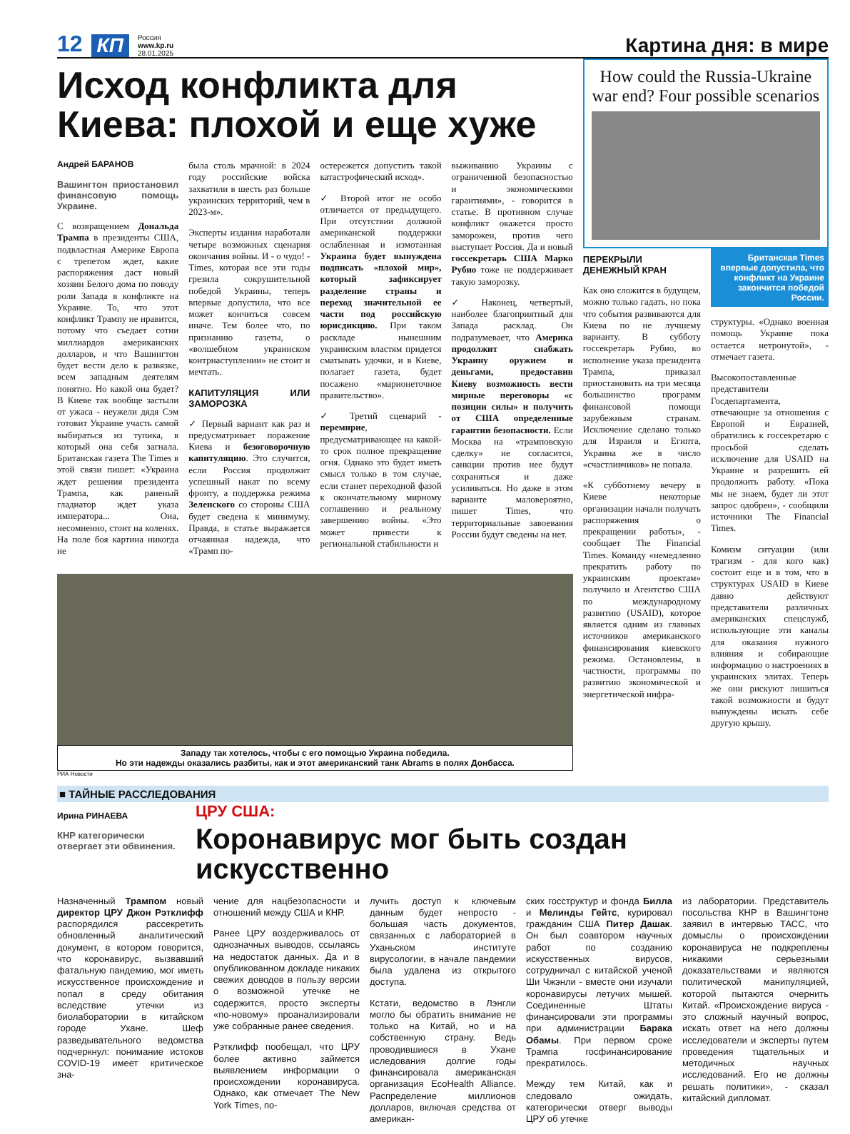12 КП Россия
www.kp.ru
28.01.2025 Картина дня: в мире
Исход конфликта для Киева: плохой и еще хуже
Андрей БАРАНОВ
Вашингтон приостановил финансовую помощь Украине.
С возвращением Дональда Трампа в президенты США, подвластная Америке Европа с трепетом ждет, какие распоряжения даст новый хозяин Белого дома по поводу роли Запада в конфликте на Украине. То, что этот конфликт Трампу не нравится, потому что съедает сотни миллиардов американских долларов, и что Вашингтон будет вести дело к развязке, всем западным деятелям понятно. Но какой она будет? В Киеве так вообще застыли от ужаса - неужели дядя Сэм готовит Украине участь самой выбираться из тупика, в который она себя загнала. Британская газета The Times в этой связи пишет: «Украина ждет решения президента Трампа, как раненый гладиатор ждет указа императора... Она, несомненно, стоит на коленях. На поле боя картина никогда не
была столь мрачной: в 2024 году российские войска захватили в шесть раз больше украинских территорий, чем в 2023-м».
Эксперты издания наработали четыре возможных сценария окончания войны. И - о чудо! - Times, которая все эти годы грезила сокрушительной победой Украины, теперь впервые допустила, что все может кончиться совсем иначе. Тем более что, по признанию газеты, о «волшебном украинском контрнаступлении» не стоит и мечтать.
КАПИТУЛЯЦИЯ ИЛИ ЗАМОРОЗКА
✓ Первый вариант как раз и предусматривает поражение Киева и безоговорочную капитуляцию. Это случится, если Россия продолжит успешный накат по всему фронту, а поддержка режима Зеленского со стороны США будет сведена к минимуму. Правда, в статье выражается отчаянная надежда, что «Трамп по-
остережется допустить такой катастрофический исход».
✓ Второй итог не особо отличается от предыдущего. При отсутствии должной американской поддержки ослабленная и измотанная Украина будет вынуждена подписать «плохой мир», который зафиксирует разделение страны и переход значительной ее части под российскую юрисдикцию. При таком раскладе нынешним украинским властям придется сматывать удочки, и в Киеве, полагает газета, будет посажено «марионеточное правительство».
✓ Третий сценарий - перемирие, предусматривающее на какой-то срок полное прекращение огня. Однако это будет иметь смысл только в том случае, если станет переходной фазой к окончательному мирному соглашению и реальному завершению войны. «Это может привести к региональной стабильности и
выживанию Украины с ограниченной безопасностью и экономическими гарантиями», - говорится в статье. В противном случае конфликт окажется просто заморожен, против чего выступает Россия. Да и новый госсекретарь США Марко Рубио тоже не поддерживает такую заморозку.
✓ Наконец, четвертый, наиболее благоприятный для Запада расклад. Он подразумевает, что Америка продолжит снабжать Украину оружием и деньгами, предоставив Киеву возможность вести мирные переговоры «с позиции силы» и получить от США определенные гарантии безопасности. Если Москва на «трамповскую сделку» не согласится, санкции против нее будут сохраняться и даже усиливаться. Но даже в этом варианте маловероятно, пишет Times, что территориальные завоевания России будут сведены на нет.
Западу так хотелось, чтобы с его помощью Украина победила.
Но эти надежды оказались разбиты, как и этот американский танк Abrams в полях Донбасса.
РИА Новости
How could the Russia-Ukraine war end? Four possible scenarios
ПЕРЕКРЫЛИ ДЕНЕЖНЫЙ КРАН
Как оно сложится в будущем, можно только гадать, но пока что события развиваются для Киева по не лучшему варианту. В субботу госсекретарь Рубио, во исполнение указа президента Трампа, приказал приостановить на три месяца большинство программ финансовой помощи зарубежным странам. Исключение сделано только для Израиля и Египта, Украина же в число «счастливчиков» не попала.
«К субботнему вечеру в Киеве некоторые организации начали получать распоряжения о прекращении работы», - сообщает The Financial Times. Команду «немедленно прекратить работу по украинским проектам» получило и Агентство США по международному развитию (USAID), которое является одним из главных источников американского финансирования киевского режима. Остановлены, в частности, программы по развитию экономической и энергетической инфра-
Британская Times впервые допустила, что конфликт на Украине закончится победой России.
структуры. «Однако военная помощь Украине пока остается нетронутой», - отмечает газета.
Высокопоставленные представители Госдепартамента, отвечающие за отношения с Европой и Евразией, обратились к госсекретарю с просьбой сделать исключение для USAID на Украине и разрешить ей продолжить работу. «Пока мы не знаем, будет ли этот запрос одобрен», - сообщили источники The Financial Times.
Комизм ситуации (или трагизм - для кого как) состоит еще и в том, что в структурах USAID в Киеве давно действуют представители различных американских спецслужб, использующие эти каналы для оказания нужного влияния и собирающие информацию о настроениях в украинских элитах. Теперь же они рискуют лишиться такой возможности и будут вынуждены искать себе другую крышу.
■ ТАЙНЫЕ РАССЛЕДОВАНИЯ
Ирина РИНАЕВА
КНР категорически отвергает эти обвинения.
ЦРУ США:
Коронавирус мог быть создан искусственно
Назначенный Трампом новый директор ЦРУ Джон Рэтклифф распорядился рассекретить обновленный аналитический документ, в котором говорится, что коронавирус, вызвавший фатальную пандемию, мог иметь искусственное происхождение и попал в среду обитания вследствие утечки из биолаборатории в китайском городе Ухане. Шеф разведывательного ведомства подчеркнул: понимание истоков COVID-19 имеет критическое зна-
чение для нацбезопасности и отношений между США и КНР.
Ранее ЦРУ воздерживалось от однозначных выводов, ссылаясь на недостаток данных. Да и в опубликованном докладе никаких свежих доводов в пользу версии о возможной утечке не содержится, просто эксперты «по-новому» проанализировали уже собранные ранее сведения.
Рэтклифф пообещал, что ЦРУ более активно займется выявлением информации о происхождении коронавируса. Однако, как отмечает The New York Times, по-
лучить доступ к ключевым данным будет непросто - большая часть документов, связанных с лабораторией в Уханьском институте вирусологии, в начале пандемии была удалена из открытого доступа.
Кстати, ведомство в Лэнгли могло бы обратить внимание не только на Китай, но и на собственную страну. Ведь проводившиеся в Ухане иследования долгие годы финансировала американская организация EcoHealth Alliance. Распределение миллионов долларов, включая средства от американ-
ских госструктур и фонда Билла и Мелинды Гейтс, курировал гражданин США Питер Дашак. Он был соавтором научных работ по созданию искусственных вирусов, сотрудничал с китайской ученой Ши Чжэнли - вместе они изучали коронавирусы летучих мышей. Соединенные Штаты финансировали эти программы при администрации Барака Обамы. При первом сроке Трампа госфинансирование прекратилось.
Между тем Китай, как и следовало ожидать, категорически отверг выводы ЦРУ об утечке
из лаборатории. Представитель посольства КНР в Вашингтоне заявил в интервью ТАСС, что домыслы о происхождении коронавируса не подкреплены никакими серьезными доказательствами и являются политической манипуляцией, которой пытаются очернить Китай. «Происхождение вируса - это сложный научный вопрос, искать ответ на него должны исследователи и эксперты путем проведения тщательных и методичных научных исследований. Его не должны решать политики», - сказал китайский дипломат.